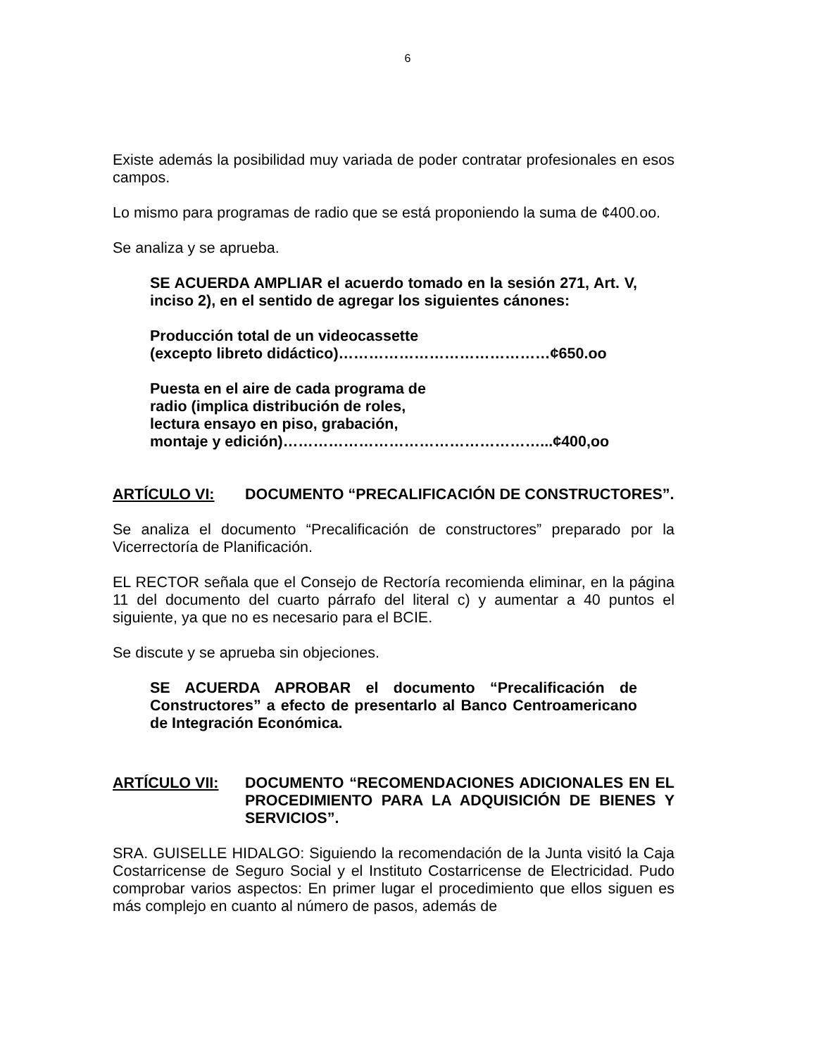6
Existe además la posibilidad muy variada de poder contratar profesionales en esos campos.
Lo mismo para programas de radio que se está proponiendo la suma de ¢400.oo.
Se analiza y se aprueba.
SE ACUERDA AMPLIAR el acuerdo tomado en la sesión 271, Art. V, inciso 2), en el sentido de agregar los siguientes cánones:
Producción total de un videocassette
(excepto libreto didáctico)……………………………………¢650.oo
Puesta en el aire de cada programa de
radio (implica distribución de roles,
lectura ensayo en piso, grabación,
montaje y edición)……………………………………………...¢400,oo
ARTÍCULO VI: DOCUMENTO “PRECALIFICACIÓN DE CONSTRUCTORES”.
Se analiza el documento “Precalificación de constructores” preparado por la Vicerrectoría de Planificación.
EL RECTOR señala que el Consejo de Rectoría recomienda eliminar, en la página 11 del documento del cuarto párrafo del literal c) y aumentar a 40 puntos el siguiente, ya que no es necesario para el BCIE.
Se discute y se aprueba sin objeciones.
SE ACUERDA APROBAR el documento “Precalificación de Constructores” a efecto de presentarlo al Banco Centroamericano de Integración Económica.
ARTÍCULO VII: DOCUMENTO “RECOMENDACIONES ADICIONALES EN EL PROCEDIMIENTO PARA LA ADQUISICIÓN DE BIENES Y SERVICIOS”.
SRA. GUISELLE HIDALGO: Siguiendo la recomendación de la Junta visitó la Caja Costarricense de Seguro Social y el Instituto Costarricense de Electricidad. Pudo comprobar varios aspectos: En primer lugar el procedimiento que ellos siguen es más complejo en cuanto al número de pasos, además de